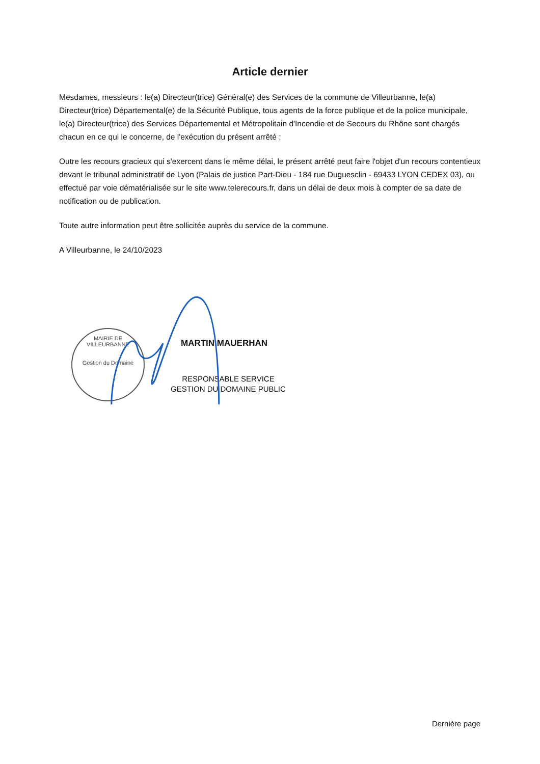Article dernier
Mesdames, messieurs : le(a) Directeur(trice) Général(e) des Services de la commune de Villeurbanne, le(a) Directeur(trice) Départemental(e) de la Sécurité Publique, tous agents de la force publique et de la police municipale, le(a) Directeur(trice) des Services Départemental et Métropolitain d'Incendie et de Secours du Rhône sont chargés chacun en ce qui le concerne, de l'exécution du présent arrêté ;
Outre les recours gracieux qui s'exercent dans le même délai, le présent arrêté peut faire l'objet d'un recours contentieux devant le tribunal administratif de Lyon (Palais de justice Part-Dieu - 184 rue Duguesclin - 69433 LYON CEDEX 03), ou effectué par voie dématérialisée sur le site www.telerecours.fr, dans un délai de deux mois à compter de sa date de notification ou de publication.
Toute autre information peut être sollicitée auprès du service de la commune.
A Villeurbanne, le 24/10/2023
MAIRIE DE VILLEURBANNE
Gestion du Domaine
MARTIN MAUERHAN
RESPONSABLE SERVICE
GESTION DU DOMAINE PUBLIC
Dernière page